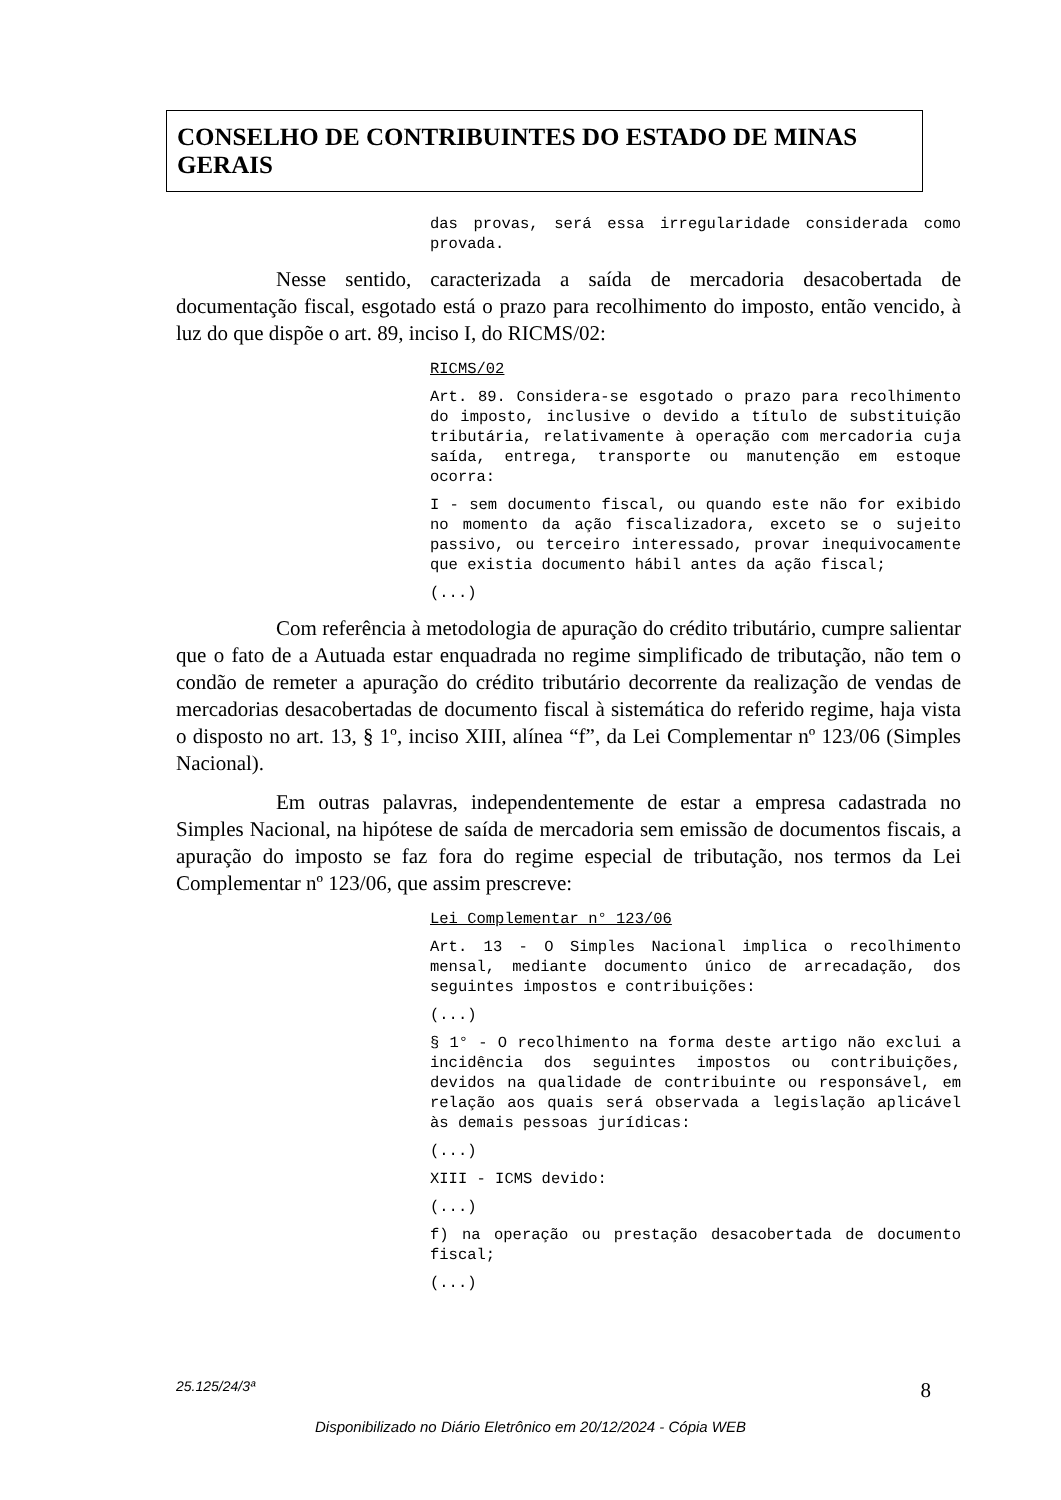CONSELHO DE CONTRIBUINTES DO ESTADO DE MINAS GERAIS
das provas, será essa irregularidade considerada como provada.
Nesse sentido, caracterizada a saída de mercadoria desacobertada de documentação fiscal, esgotado está o prazo para recolhimento do imposto, então vencido, à luz do que dispõe o art. 89, inciso I, do RICMS/02:
RICMS/02
Art. 89. Considera-se esgotado o prazo para recolhimento do imposto, inclusive o devido a título de substituição tributária, relativamente à operação com mercadoria cuja saída, entrega, transporte ou manutenção em estoque ocorra:
I - sem documento fiscal, ou quando este não for exibido no momento da ação fiscalizadora, exceto se o sujeito passivo, ou terceiro interessado, provar inequivocamente que existia documento hábil antes da ação fiscal;
(...)
Com referência à metodologia de apuração do crédito tributário, cumpre salientar que o fato de a Autuada estar enquadrada no regime simplificado de tributação, não tem o condão de remeter a apuração do crédito tributário decorrente da realização de vendas de mercadorias desacobertadas de documento fiscal à sistemática do referido regime, haja vista o disposto no art. 13, § 1º, inciso XIII, alínea “f”, da Lei Complementar nº 123/06 (Simples Nacional).
Em outras palavras, independentemente de estar a empresa cadastrada no Simples Nacional, na hipótese de saída de mercadoria sem emissão de documentos fiscais, a apuração do imposto se faz fora do regime especial de tributação, nos termos da Lei Complementar nº 123/06, que assim prescreve:
Lei Complementar n° 123/06
Art. 13 - O Simples Nacional implica o recolhimento mensal, mediante documento único de arrecadação, dos seguintes impostos e contribuições:
(...)
§ 1° - O recolhimento na forma deste artigo não exclui a incidência dos seguintes impostos ou contribuições, devidos na qualidade de contribuinte ou responsável, em relação aos quais será observada a legislação aplicável às demais pessoas jurídicas:
(...)
XIII - ICMS devido:
(...)
f) na operação ou prestação desacobertada de documento fiscal;
(...)
25.125/24/3ª 8
Disponibilizado no Diário Eletrônico em 20/12/2024 - Cópia WEB